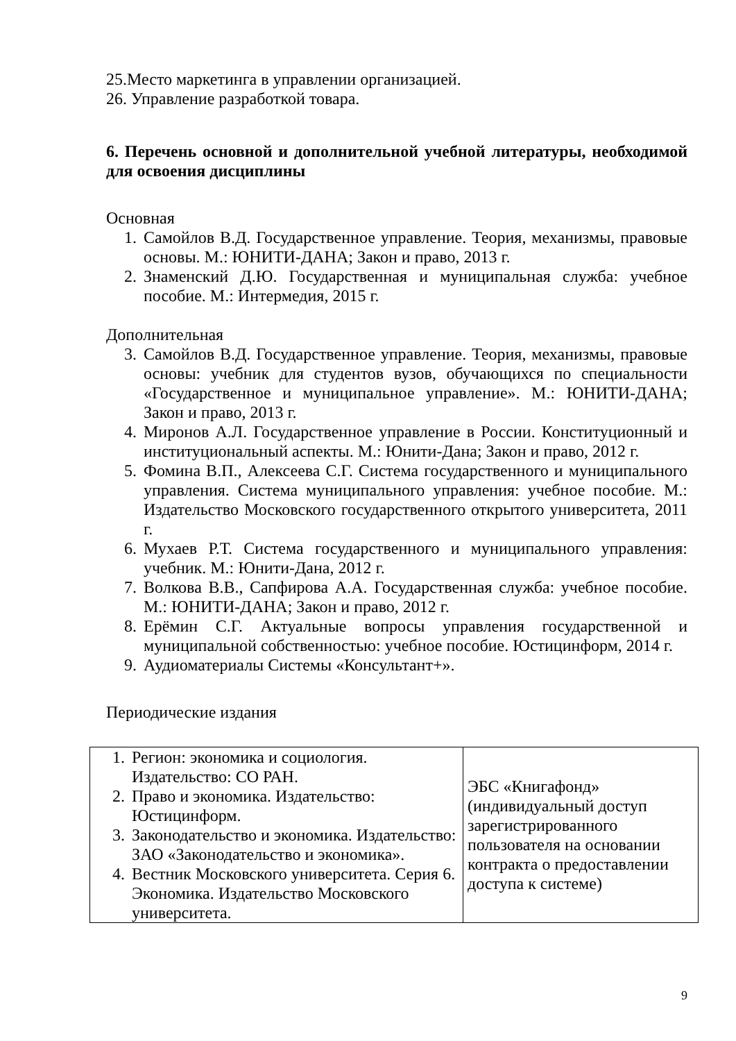25.Место маркетинга в управлении организацией.
26. Управление разработкой товара.
6. Перечень основной и дополнительной учебной литературы, необходимой для освоения дисциплины
Основная
1. Самойлов В.Д. Государственное управление. Теория, механизмы, правовые основы. М.: ЮНИТИ-ДАНА; Закон и право, 2013 г.
2. Знаменский Д.Ю. Государственная и муниципальная служба: учебное пособие. М.: Интермедия, 2015 г.
Дополнительная
3. Самойлов В.Д. Государственное управление. Теория, механизмы, правовые основы: учебник для студентов вузов, обучающихся по специальности «Государственное и муниципальное управление». М.: ЮНИТИ-ДАНА; Закон и право, 2013 г.
4. Миронов А.Л. Государственное управление в России. Конституционный и институциональный аспекты. М.: Юнити-Дана; Закон и право, 2012 г.
5. Фомина В.П., Алексеева С.Г. Система государственного и муниципального управления. Система муниципального управления: учебное пособие. М.: Издательство Московского государственного открытого университета, 2011 г.
6. Мухаев Р.Т. Система государственного и муниципального управления: учебник. М.: Юнити-Дана, 2012 г.
7. Волкова В.В., Сапфирова А.А. Государственная служба: учебное пособие. М.: ЮНИТИ-ДАНА; Закон и право, 2012 г.
8. Ерёмин С.Г. Актуальные вопросы управления государственной и муниципальной собственностью: учебное пособие. Юстицинформ, 2014 г.
9. Аудиоматериалы Системы «Консультант+».
Периодические издания
| 1. Регион: экономика и социология. Издательство: СО РАН. 2. Право и экономика. Издательство: Юстицинформ. 3. Законодательство и экономика. Издательство: ЗАО «Законодательство и экономика». 4. Вестник Московского университета. Серия 6. Экономика. Издательство Московского университета. | ЭБС «Книгафонд» (индивидуальный доступ зарегистрированного пользователя на основании контракта о предоставлении доступа к системе) |
9